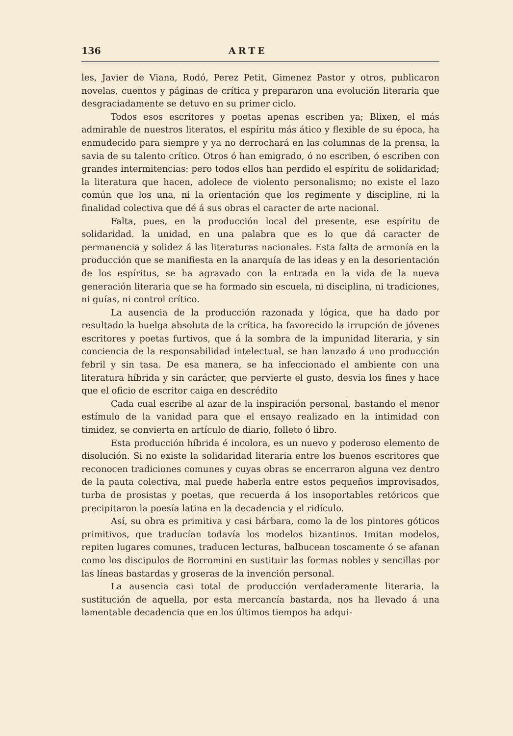136 ARTE
les, Javier de Viana, Rodó, Perez Petit, Gimenez Pastor y otros, publicaron novelas, cuentos y páginas de crítica y prepararon una evolución literaria que desgraciadamente se detuvo en su primer ciclo.
Todos esos escritores y poetas apenas escriben ya; Blixen, el más admirable de nuestros literatos, el espíritu más ático y flexible de su época, ha enmudecido para siempre y ya no derrochará en las columnas de la prensa, la savia de su talento crítico. Otros ó han emigrado, ó no escriben, ó escriben con grandes intermitencias: pero todos ellos han perdido el espíritu de solidaridad; la literatura que hacen, adolece de violento personalismo; no existe el lazo común que los una, ni la orientación que los regimente y discipline, ni la finalidad colectiva que dé á sus obras el caracter de arte nacional.
Falta, pues, en la producción local del presente, ese espíritu de solidaridad. la unidad, en una palabra que es lo que dá caracter de permanencia y solidez á las literaturas nacionales. Esta falta de armonía en la producción que se manifiesta en la anarquía de las ideas y en la desorientación de los espíritus, se ha agravado con la entrada en la vida de la nueva generación literaria que se ha formado sin escuela, ni disciplina, ni tradiciones, ni guías, ni control crítico.
La ausencia de la producción razonada y lógica, que ha dado por resultado la huelga absoluta de la crítica, ha favorecido la irrupción de jóvenes escritores y poetas furtivos, que á la sombra de la impunidad literaria, y sin conciencia de la responsabilidad intelectual, se han lanzado á uno producción febril y sin tasa. De esa manera, se ha infeccionado el ambiente con una literatura híbrida y sin carácter, que pervierte el gusto, desvia los fines y hace que el oficio de escritor caiga en descrédito
Cada cual escribe al azar de la inspiración personal, bastando el menor estímulo de la vanidad para que el ensayo realizado en la intimidad con timidez, se convierta en artículo de diario, folleto ó libro.
Esta producción híbrida é incolora, es un nuevo y poderoso elemento de disolución. Si no existe la solidaridad literaria entre los buenos escritores que reconocen tradiciones comunes y cuyas obras se encerraron alguna vez dentro de la pauta colectiva, mal puede haberla entre estos pequeños improvisados, turba de prosistas y poetas, que recuerda á los insoportables retóricos que precipitaron la poesía latina en la decadencia y el ridículo.
Así, su obra es primitiva y casi bárbara, como la de los pintores góticos primitivos, que traducían todavía los modelos bizantinos. Imitan modelos, repiten lugares comunes, traducen lecturas, balbucean toscamente ó se afanan como los discipulos de Borromini en sustituir las formas nobles y sencillas por las líneas bastardas y groseras de la invención personal.
La ausencia casi total de producción verdaderamente literaria, la sustitución de aquella, por esta mercancía bastarda, nos ha llevado á una lamentable decadencia que en los últimos tiempos ha adqui-